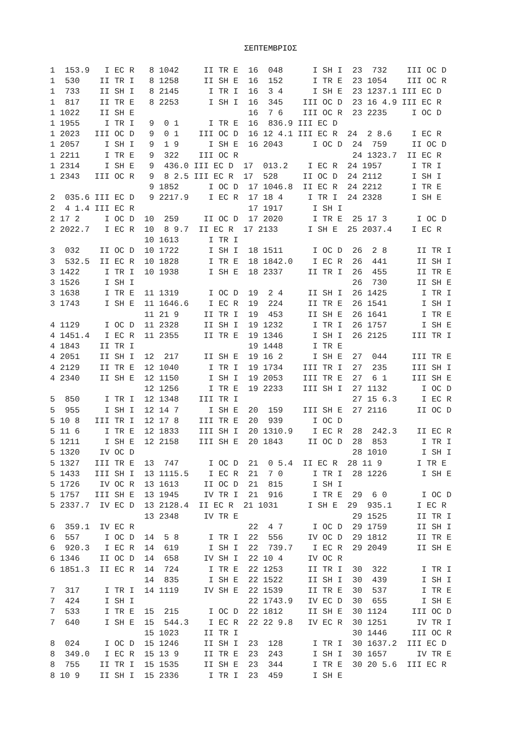ΣΕΠΤΕΜΒΡΙΟΣ
1  153.9   I EC R   8 1042     II TR E  16  048      I SH I  23  732    III OC D
1  530    II TR I   8 1258     II SH E  16  152      I TR E  23 1054    III OC R
1  733    II SH I   8 2145      I TR I  16  3 4      I SH E  23 1237.1 III EC D
1  817    II TR E   8 2253      I SH I  16  345    III OC D  23 16 4.9 III EC R
1 1022    II SH E                       16  7 6    III OC R  23 2235     I OC D
1 1955     I TR I   9  0 1      I TR E  16  836.9 III EC D
1 2023   III OC D   9  0 1    III OC D  16 12 4.1 III EC R  24  2 8.6    I EC R
1 2057     I SH I   9  1 9      I SH E  16 2043      I OC D  24  759     II OC D
1 2211     I TR E   9  322    III OC R                       24 1323.7  II EC R
1 2314     I SH E   9  436.0 III EC D  17  013.2    I EC R  24 1957      I TR I
1 2343   III OC R   9  8 2.5 III EC R  17  528     II OC D  24 2112      I SH I
                    9 1852      I OC D  17 1046.8  II EC R  24 2212      I TR E
2  035.6 III EC D   9 2217.9    I EC R  17 18 4     I TR I  24 2328      I SH E
2  4 1.4 III EC R                       17 1917      I SH I
2 17 2     I OC D  10  259     II OC D  17 2020      I TR E  25 17 3      I OC D
2 2022.7   I EC R  10  8 9.7  II EC R  17 2133      I SH E  25 2037.4    I EC R
                   10 1613      I TR I
3  032    II OC D  10 1722      I SH I  18 1511      I OC D  26  2 8      II TR I
3  532.5  II EC R  10 1828      I TR E  18 1842.0    I EC R  26  441      II SH I
3 1422     I TR I  10 1938      I SH E  18 2337     II TR I  26  455      II TR E
3 1526     I SH I                                            26  730      II SH E
3 1638     I TR E  11 1319      I OC D  19  2 4     II SH I  26 1425       I TR I
3 1743     I SH E  11 1646.6    I EC R  19  224     II TR E  26 1541       I SH I
                   11 21 9     II TR I  19  453     II SH E  26 1641       I TR E
4 1129     I OC D  11 2328     II SH I  19 1232      I TR I  26 1757       I SH E
4 1451.4   I EC R  11 2355     II TR E  19 1346      I SH I  26 2125     III TR I
4 1843    II TR I                       19 1448      I TR E
4 2051    II SH I  12  217     II SH E  19 16 2      I SH E  27  044     III TR E
4 2129    II TR E  12 1040      I TR I  19 1734    III TR I  27  235     III SH I
4 2340    II SH E  12 1150      I SH I  19 2053    III TR E  27  6 1     III SH E
                   12 1256      I TR E  19 2233    III SH I  27 1132       I OC D
5  850     I TR I  12 1348    III TR I                       27 15 6.3     I EC R
5  955     I SH I  12 14 7      I SH E  20  159    III SH E  27 2116      II OC D
5 10 8   III TR I  12 17 8    III TR E  20  939      I OC D
5 11 6     I TR E  12 1833    III SH I  20 1310.9    I EC R  28  242.3    II EC R
5 1211     I SH E  12 2158    III SH E  20 1843     II OC D  28  853       I TR I
5 1320    IV OC D                                            28 1010       I SH I
5 1327   III TR E  13  747      I OC D  21  0 5.4  II EC R  28 11 9       I TR E
5 1433   III SH I  13 1115.5    I EC R  21  7 0      I TR I  28 1226       I SH E
5 1726    IV OC R  13 1613     II OC D  21  815      I SH I
5 1757   III SH E  13 1945     IV TR I  21  916      I TR E  29  6 0       I OC D
5 2337.7  IV EC D  13 2128.4  II EC R  21 1031      I SH E  29  935.1     I EC R
                   13 2348     IV TR E                       29 1525      II TR I
6  359.1  IV EC R                       22  4 7      I OC D  29 1759      II SH I
6  557     I OC D  14  5 8      I TR I  22  556     IV OC D  29 1812      II TR E
6  920.3   I EC R  14  619      I SH I  22  739.7    I EC R  29 2049      II SH E
6 1346    II OC D  14  658     IV SH I  22 10 4     IV OC R
6 1851.3  II EC R  14  724      I TR E  22 1253     II TR I  30  322       I TR I
                   14  835      I SH E  22 1522     II SH I  30  439       I SH I
7  317     I TR I  14 1119     IV SH E  22 1539     II TR E  30  537       I TR E
7  424     I SH I                       22 1743.9   IV EC D  30  655       I SH E
7  533     I TR E  15  215      I OC D  22 1812     II SH E  30 1124     III OC D
7  640     I SH E  15  544.3    I EC R  22 22 9.8   IV EC R  30 1251      IV TR I
                   15 1023     II TR I                       30 1446     III OC R
8  024     I OC D  15 1246     II SH I  23  128      I TR I  30 1637.2  III EC D
8  349.0   I EC R  15 13 9     II TR E  23  243      I SH I  30 1657      IV TR E
8  755    II TR I  15 1535     II SH E  23  344      I TR E  30 20 5.6  III EC R
8 10 9    II SH I  15 2336      I TR I  23  459      I SH E